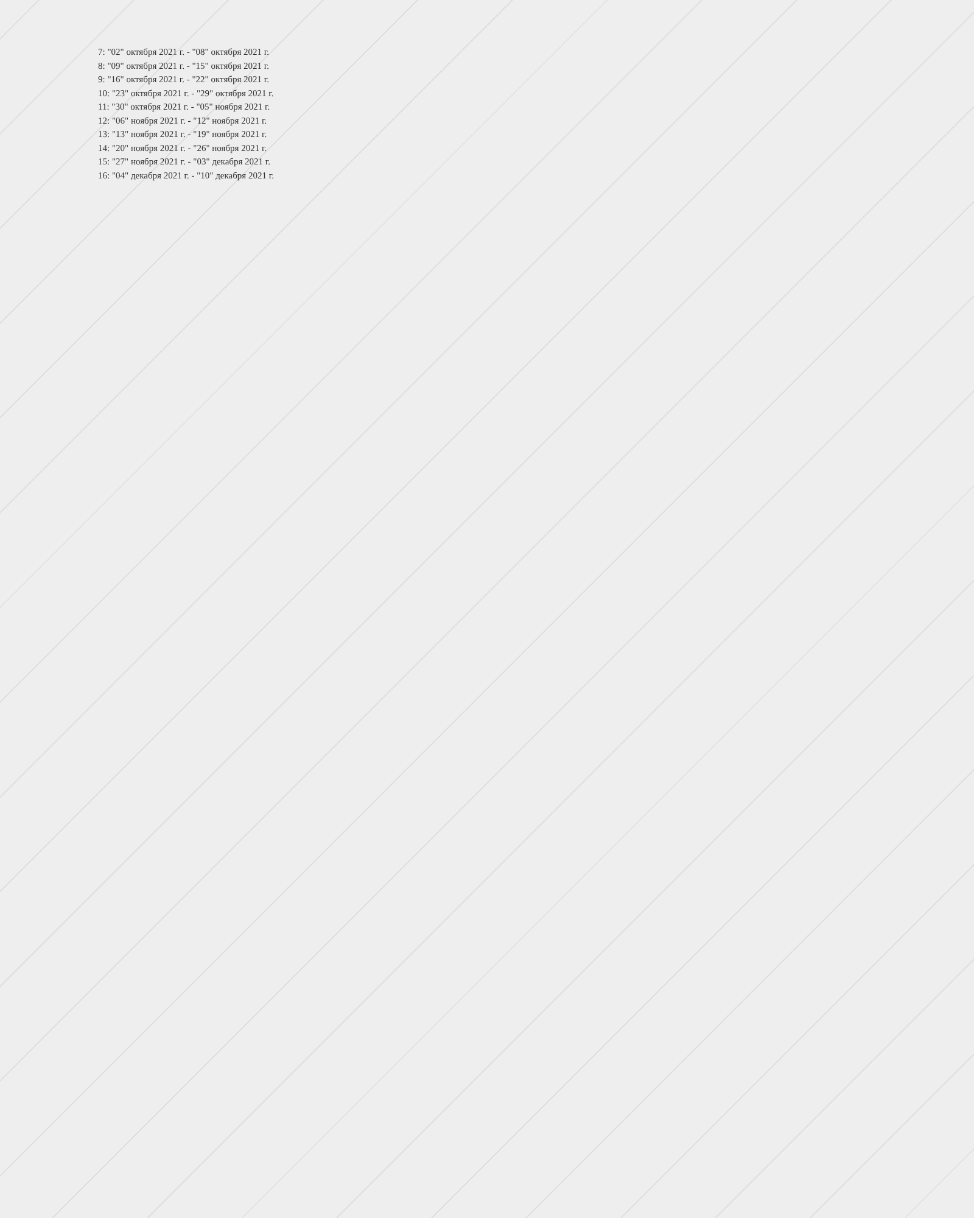7: "02" октября 2021 г. - "08" октября 2021 г.
8: "09" октября 2021 г. - "15" октября 2021 г.
9: "16" октября 2021 г. - "22" октября 2021 г.
10: "23" октября 2021 г. - "29" октября 2021 г.
11: "30" октября 2021 г. - "05" ноября 2021 г.
12: "06" ноября 2021 г. - "12" ноября 2021 г.
13: "13" ноября 2021 г. - "19" ноября 2021 г.
14: "20" ноября 2021 г. - "26" ноября 2021 г.
15: "27" ноября 2021 г. - "03" декабря 2021 г.
16: "04" декабря 2021 г. - "10" декабря 2021 г.